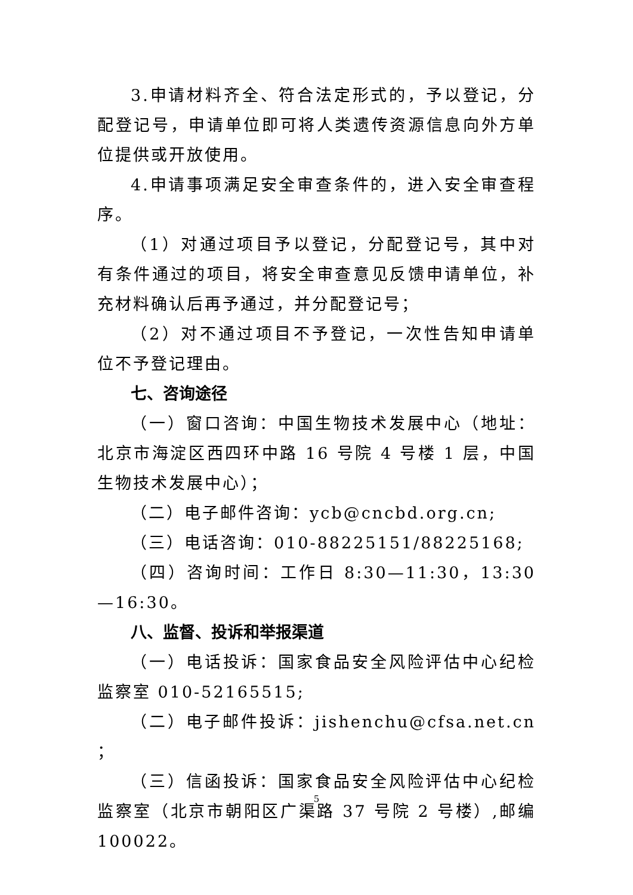3.申请材料齐全、符合法定形式的，予以登记，分配登记号，申请单位即可将人类遗传资源信息向外方单位提供或开放使用。
4.申请事项满足安全审查条件的，进入安全审查程序。
（1）对通过项目予以登记，分配登记号，其中对有条件通过的项目，将安全审查意见反馈申请单位，补充材料确认后再予通过，并分配登记号；
（2）对不通过项目不予登记，一次性告知申请单位不予登记理由。
七、咨询途径
（一）窗口咨询：中国生物技术发展中心（地址：北京市海淀区西四环中路 16 号院 4 号楼 1 层，中国生物技术发展中心）；
（二）电子邮件咨询：ycb@cncbd.org.cn;
（三）电话咨询：010-88225151/88225168;
（四）咨询时间：工作日 8:30—11:30，13:30—16:30。
八、监督、投诉和举报渠道
（一）电话投诉：国家食品安全风险评估中心纪检监察室 010-52165515;
（二）电子邮件投诉：jishenchu@cfsa.net.cn ；
（三）信函投诉：国家食品安全风险评估中心纪检监察室（北京市朝阳区广渠路 37 号院 2 号楼）,邮编 100022。
5